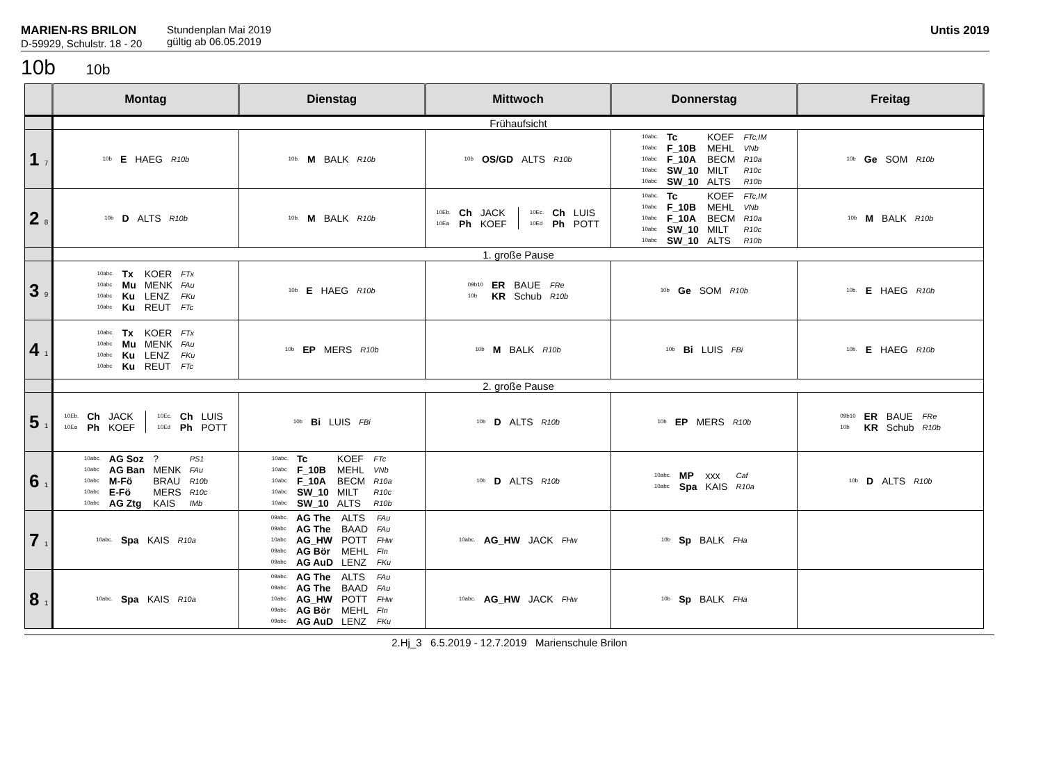MARIEN-RS BRILON
D-59929, Schulstr. 18 - 20
Stundenplan Mai 2019
gültig ab 06.05.2019
Untis 2019
10b 10b
| | Montag | Dienstag | Mittwoch | Donnerstag | Freitag |
| --- | --- | --- | --- | --- | --- |
| | Frühaufsicht | | | | |
| 1 7 | / 10b / E / HAEG / R10b / | / 10b. / M / BALK / R10b / | / 10b / OS/GD / ALTS / R10b / | / 10abc. / Tc / KOEF / FTc,IM / / 10abc / F_10B / MEHL / VNb / / 10abc / F_10A / BECM / R10a / / 10abc / SW_10 / MILT / R10c / / 10abc / SW_10 / ALTS / R10b / | / 10b / Ge / SOM / R10b / |
| 2 8 | / 10b / D / ALTS / R10b / | / 10b. / M / BALK / R10b / | / 10Eb. / Ch / JACK / / 10Ea / Ph / KOEF / / 10Ec. / Ch / LUIS / / 10Ed / Ph / POTT / | / 10abc. / Tc / KOEF / FTc,IM / / 10abc / F_10B / MEHL / VNb / / 10abc / F_10A / BECM / R10a / / 10abc / SW_10 / MILT / R10c / / 10abc / SW_10 / ALTS / R10b / | / 10b / M / BALK / R10b / |
| | 1. große Pause | | | | |
| 3 9 | / 10abc. / Tx / KOER / FTx / / 10abc / Mu / MENK / FAu / / 10abc / Ku / LENZ / FKu / / 10abc / Ku / REUT / FTc / | / 10b / E / HAEG / R10b / | / 09b10 / ER / BAUE / FRe / / 10b / KR / Schub / R10b / | / 10b / Ge / SOM / R10b / | / 10b. / E / HAEG / R10b / |
| 4 1 | / 10abc. / Tx / KOER / FTx / / 10abc / Mu / MENK / FAu / / 10abc / Ku / LENZ / FKu / / 10abc / Ku / REUT / FTc / | / 10b / EP / MERS / R10b / | / 10b / M / BALK / R10b / | / 10b / Bi / LUIS / FBi / | / 10b. / E / HAEG / R10b / |
| | 2. große Pause | | | | |
| 5 1 | / 10Eb. / Ch / JACK / / 10Ea / Ph / KOEF / / 10Ec. / Ch / LUIS / / 10Ed / Ph / POTT / | / 10b / Bi / LUIS / FBi / | / 10b / D / ALTS / R10b / | / 10b / EP / MERS / R10b / | / 09b10 / ER / BAUE / FRe / / 10b / KR / Schub / R10b / |
| 6 1 | / 10abc. / AG Soz / ? / PS1 / / 10abc / AG Ban / MENK / FAu / / 10abc / M-Fö / BRAU / R10b / / 10abc / E-Fö / MERS / R10c / / 10abc / AG Ztg / KAIS / IMb / | / 10abc. / Tc / KOEF / FTc / / 10abc / F_10B / MEHL / VNb / / 10abc / F_10A / BECM / R10a / / 10abc / SW_10 / MILT / R10c / / 10abc / SW_10 / ALTS / R10b / | / 10b / D / ALTS / R10b / | / 10abc. / MP / xxx / Caf / / 10abc / Spa / KAIS / R10a / | / 10b / D / ALTS / R10b / |
| 7 1 | / 10abc. / Spa / KAIS / R10a / | / 09abc. / AG The / ALTS / FAu / / 09abc / AG The / BAAD / FAu / / 10abc / AG_HW / POTT / FHw / / 09abc / AG Bör / MEHL / FIn / / 09abc / AG AuD / LENZ / FKu / | / 10abc. / AG_HW / JACK / FHw / | / 10b / Sp / BALK / FHa / | |
| 8 1 | / 10abc. / Spa / KAIS / R10a / | / 09abc. / AG The / ALTS / FAu / / 09abc / AG The / BAAD / FAu / / 10abc / AG_HW / POTT / FHw / / 09abc / AG Bör / MEHL / FIn / / 09abc / AG AuD / LENZ / FKu / | / 10abc. / AG_HW / JACK / FHw / | / 10b / Sp / BALK / FHa / | |
2.Hj_3 6.5.2019 - 12.7.2019 Marienschule Brilon